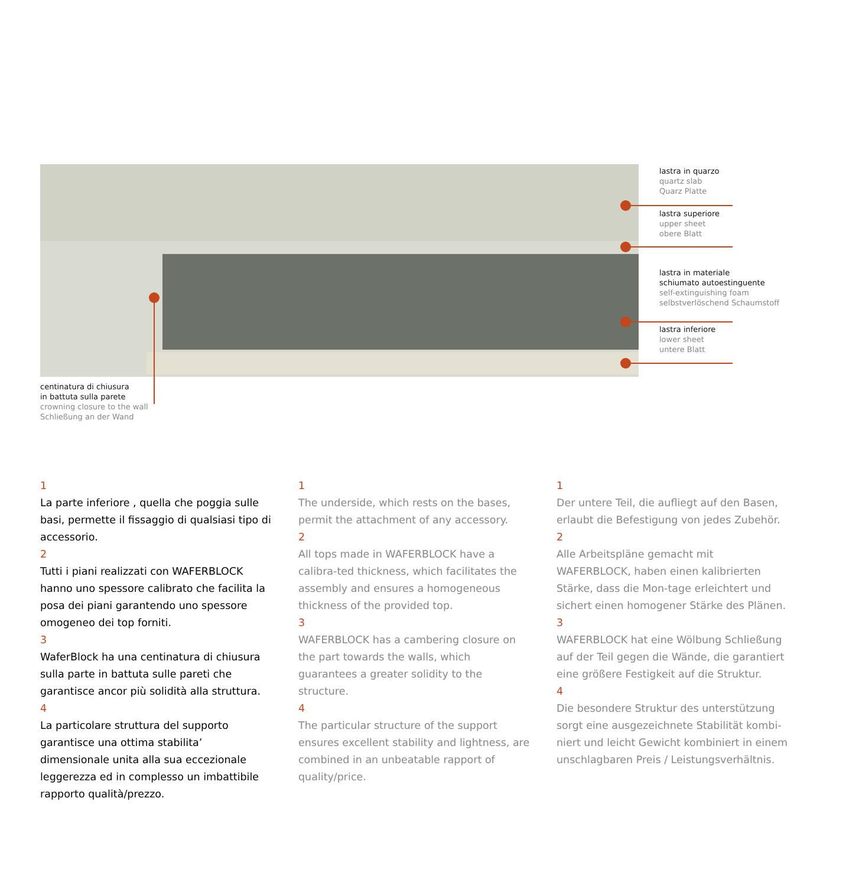lastra in quarzo
quartz slab
Quarz Platte
lastra superiore
upper sheet
obere Blatt
lastra in materiale
schiumato autoestinguente
self-extinguishing foam
selbstverlöschend Schaumstoff
lastra inferiore
lower sheet
untere Blatt
centinatura di chiusura
in battuta sulla parete
crowning closure to the wall
Schließung an der Wand
1
La parte inferiore , quella che poggia sulle basi, permette il fissaggio di qualsiasi tipo di accessorio.
2
Tutti i piani realizzati con WAFERBLOCK hanno uno spessore calibrato che facilita la posa dei piani garantendo uno spessore omogeneo dei top forniti.
3
WaferBlock ha una centinatura di chiusura sulla parte in battuta sulle pareti che garantisce ancor più solidità alla struttura.
4
La particolare struttura del supporto garantisce una ottima stabilita’ dimensionale unita alla sua eccezionale leggerezza ed in complesso un imbattibile rapporto qualità/prezzo.
1
The underside, which rests on the bases, permit the attachment of any accessory.
2
All tops made in WAFERBLOCK have a calibra-ted thickness, which facilitates the assembly and ensures a homogeneous thickness of the provided top.
3
WAFERBLOCK has a cambering closure on the part towards the walls, which guarantees a greater solidity to the structure.
4
The particular structure of the support ensures excellent stability and lightness, are combined in an unbeatable rapport of quality/price.
1
Der untere Teil, die aufliegt auf den Basen, erlaubt die Befestigung von jedes Zubehör.
2
Alle Arbeitspläne gemacht mit WAFERBLOCK, haben einen kalibrierten Stärke, dass die Mon-tage erleichtert und sichert einen homogener Stärke des Plänen.
3
WAFERBLOCK hat eine Wölbung Schließung auf der Teil gegen die Wände, die garantiert eine größere Festigkeit auf die Struktur.
4
Die besondere Struktur des unterstützung sorgt eine ausgezeichnete Stabilität kombi-niert und leicht Gewicht kombiniert in einem unschlagbaren Preis / Leistungsverhältnis.